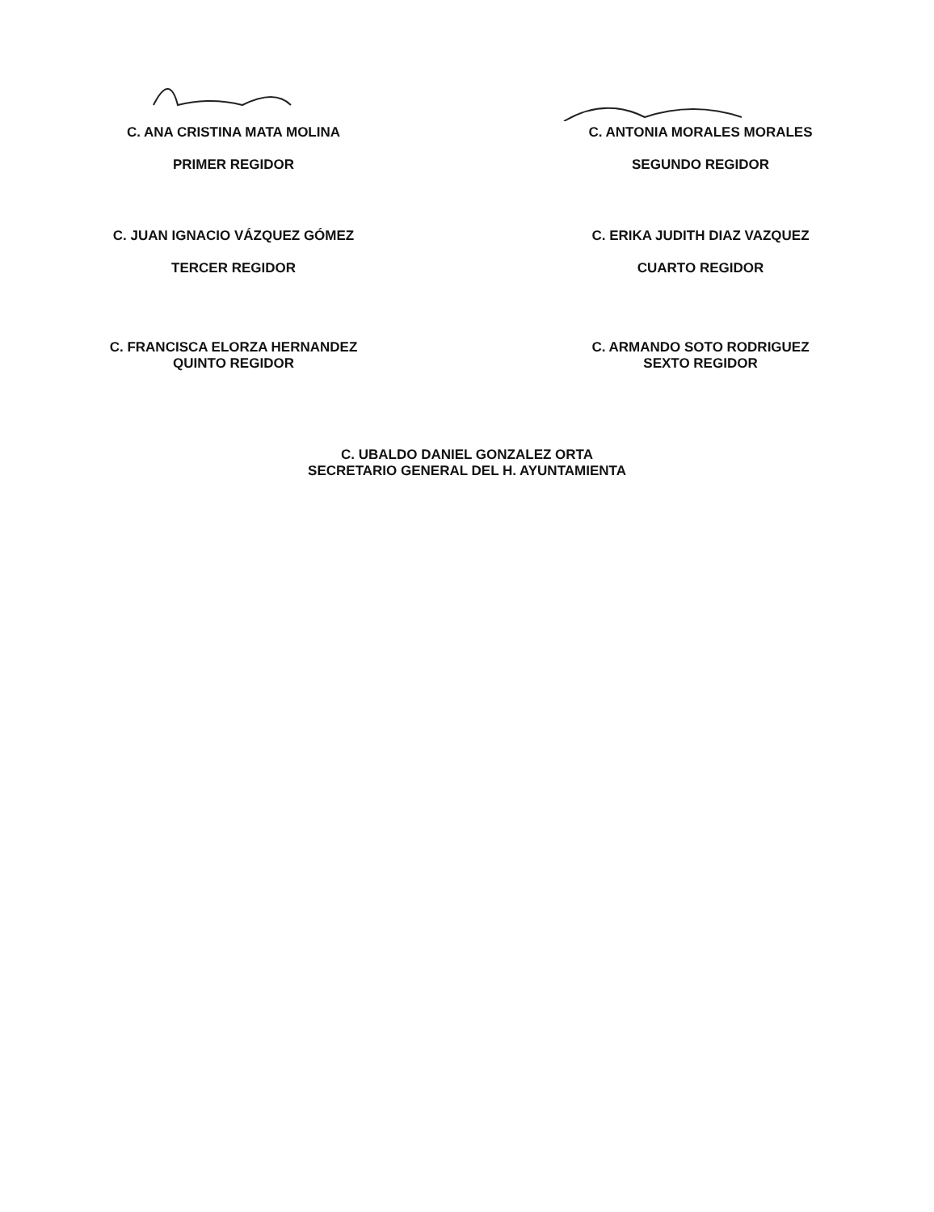C. ANA CRISTINA MATA MOLINA
PRIMER REGIDOR
C. ANTONIA MORALES MORALES
SEGUNDO REGIDOR
C. JUAN IGNACIO VÁZQUEZ GÓMEZ
TERCER REGIDOR
C. ERIKA JUDITH DIAZ VAZQUEZ
CUARTO REGIDOR
C. FRANCISCA ELORZA HERNANDEZ
QUINTO REGIDOR
C. ARMANDO SOTO RODRIGUEZ
SEXTO REGIDOR
C. UBALDO DANIEL GONZALEZ ORTA
SECRETARIO GENERAL DEL H. AYUNTAMIENTA